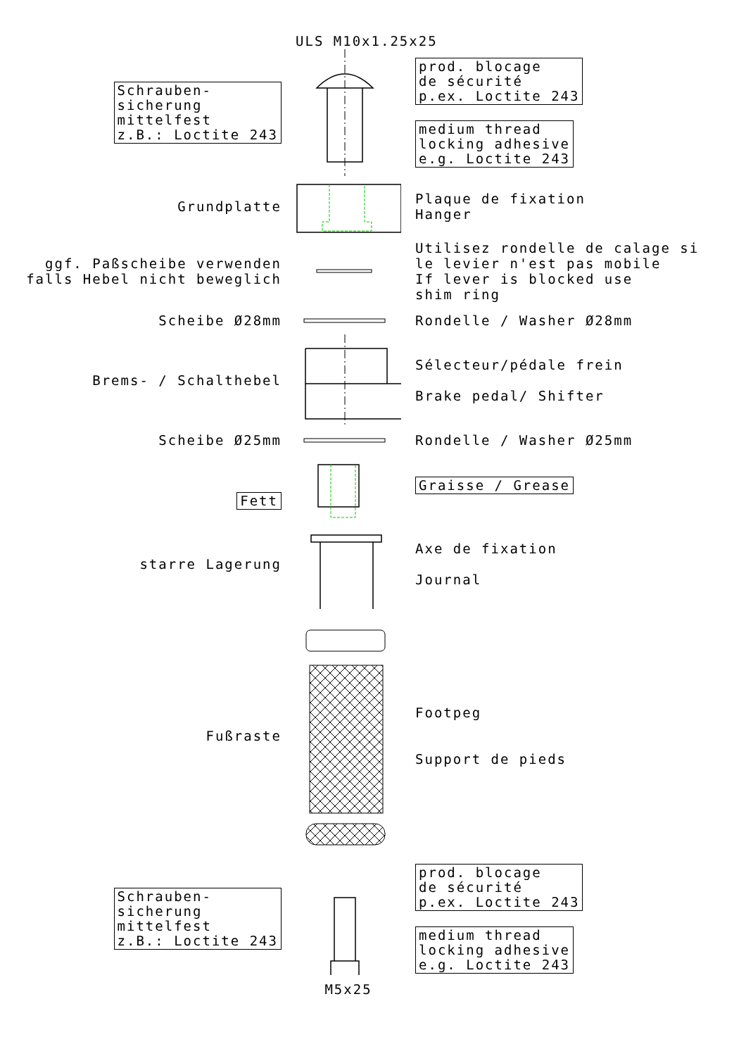ULS M10x1.25x25
Schrauben-
sicherung
mittelfest
z.B.: Loctite 243
prod. blocage
de sécurité
p.ex. Loctite 243
medium thread
locking adhesive
e.g. Loctite 243
Grundplatte
Plaque de fixation
Hanger
ggf. Paßscheibe verwenden
falls Hebel nicht beweglich
Utilisez rondelle de calage si
le levier n'est pas mobile
If lever is blocked use
shim ring
Scheibe Ø28mm
Rondelle / Washer Ø28mm
Brems- / Schalthebel
Sélecteur/pédale frein
Brake pedal/ Shifter
Scheibe Ø25mm
Rondelle / Washer Ø25mm
Fett
starre Lagerung
Graisse / Grease
Axe de fixation
Journal
Fußraste
Footpeg
Support de pieds
Schrauben-
sicherung
mittelfest
z.B.: Loctite 243
prod. blocage
de sécurité
p.ex. Loctite 243
medium thread
locking adhesive
e.g. Loctite 243
M5x25